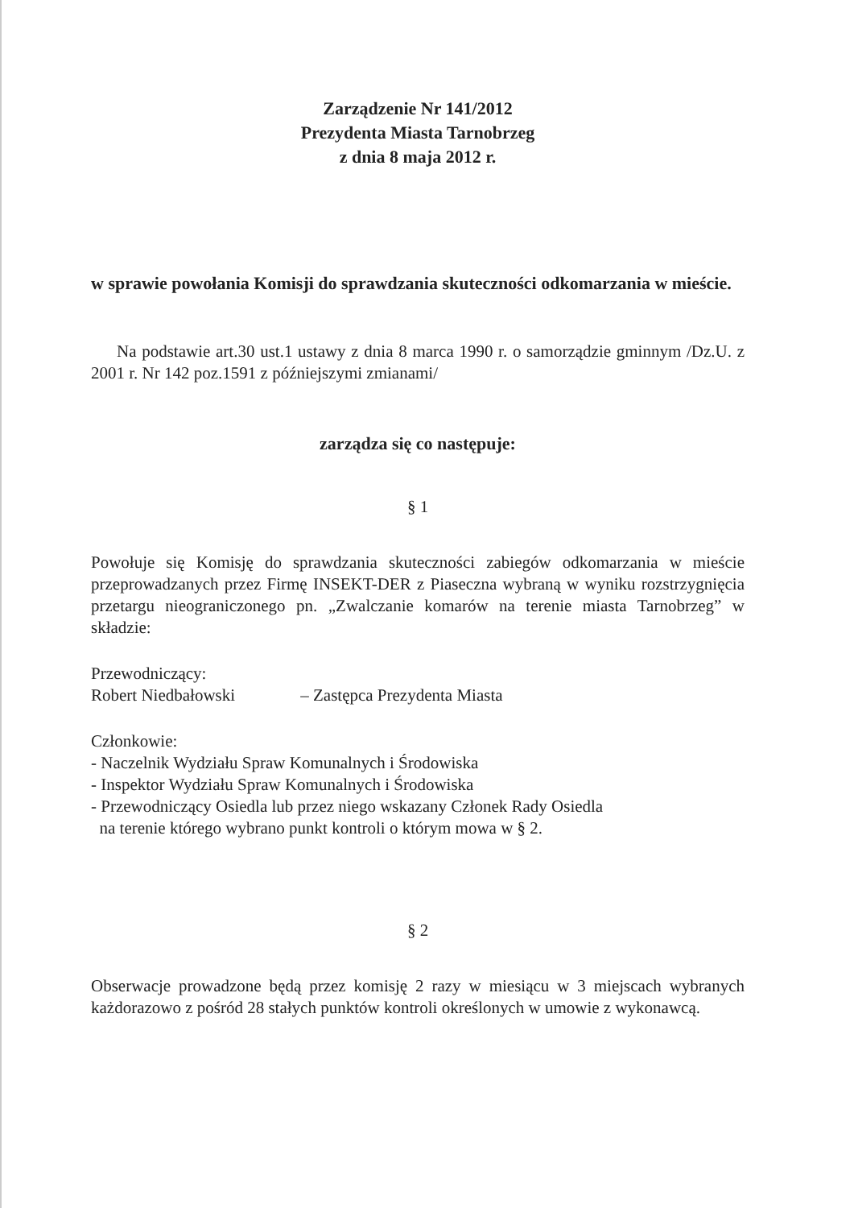Zarządzenie Nr 141/2012
Prezydenta Miasta Tarnobrzeg
z dnia 8 maja 2012 r.
w sprawie powołania Komisji do sprawdzania skuteczności odkomarzania w mieście.
Na podstawie art.30 ust.1 ustawy z dnia 8 marca 1990 r. o samorządzie gminnym /Dz.U. z 2001 r. Nr 142 poz.1591 z późniejszymi zmianami/
zarządza się co następuje:
§ 1
Powołuje się Komisję do sprawdzania skuteczności zabiegów odkomarzania w mieście przeprowadzanych przez Firmę INSEKT-DER z Piaseczna wybraną w wyniku rozstrzygnięcia przetargu nieograniczonego pn. „Zwalczanie komarów na terenie miasta Tarnobrzeg” w składzie:
Przewodniczący:
Robert Niedbałowski – Zastępca Prezydenta Miasta
Członkowie:
- Naczelnik Wydziału Spraw Komunalnych i Środowiska
- Inspektor Wydziału Spraw Komunalnych i Środowiska
- Przewodniczący Osiedla lub przez niego wskazany Członek Rady Osiedla
na terenie którego wybrano punkt kontroli o którym mowa w § 2.
§ 2
Obserwacje prowadzone będą przez komisję 2 razy w miesiącu w 3 miejscach wybranych każdorazowo z pośród 28 stałych punktów kontroli określonych w umowie z wykonawcą.